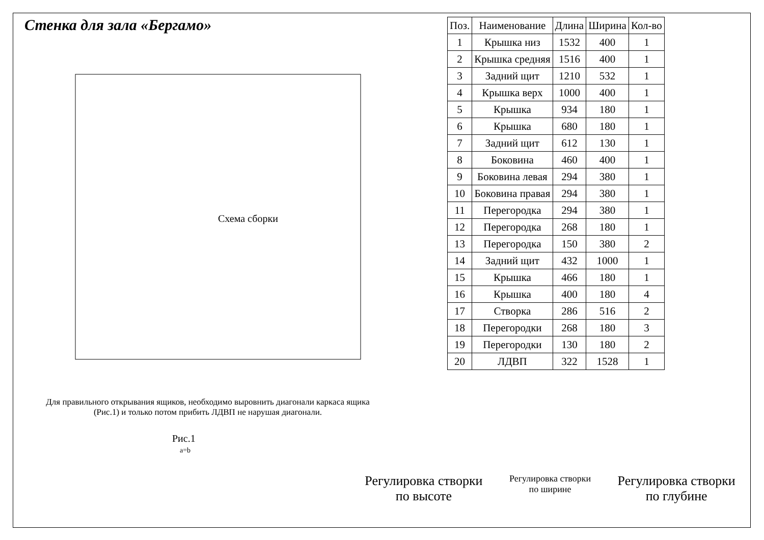Стенка для зала «Бергамо»
Схема сборки
Для правильного открывания ящиков, необходимо выровнить диагонали каркаса ящика (Рис.1) и только потом прибить ЛДВП не нарушая диагонали.
Рис.1
a=b
| Поз. | Наименование | Длина | Ширина | Кол-во |
| --- | --- | --- | --- | --- |
| 1 | Крышка низ | 1532 | 400 | 1 |
| 2 | Крышка средняя | 1516 | 400 | 1 |
| 3 | Задний щит | 1210 | 532 | 1 |
| 4 | Крышка верх | 1000 | 400 | 1 |
| 5 | Крышка | 934 | 180 | 1 |
| 6 | Крышка | 680 | 180 | 1 |
| 7 | Задний щит | 612 | 130 | 1 |
| 8 | Боковина | 460 | 400 | 1 |
| 9 | Боковина левая | 294 | 380 | 1 |
| 10 | Боковина правая | 294 | 380 | 1 |
| 11 | Перегородка | 294 | 380 | 1 |
| 12 | Перегородка | 268 | 180 | 1 |
| 13 | Перегородка | 150 | 380 | 2 |
| 14 | Задний щит | 432 | 1000 | 1 |
| 15 | Крышка | 466 | 180 | 1 |
| 16 | Крышка | 400 | 180 | 4 |
| 17 | Створка | 286 | 516 | 2 |
| 18 | Перегородки | 268 | 180 | 3 |
| 19 | Перегородки | 130 | 180 | 2 |
| 20 | ЛДВП | 322 | 1528 | 1 |
Регулировка створки
по высоте
Регулировка створки
по ширине
Регулировка створки
по глубине